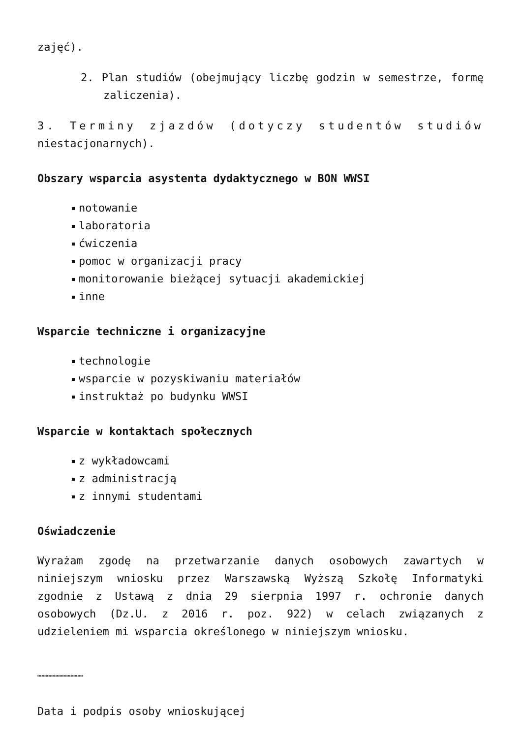zajęć).
2. Plan studiów (obejmujący liczbę godzin w semestrze, formę zaliczenia).
3. Terminy zjazdów (dotyczy studentów studiów niestacjonarnych).
Obszary wsparcia asystenta dydaktycznego w BON WWSI
notowanie
laboratoria
ćwiczenia
pomoc w organizacji pracy
monitorowanie bieżącej sytuacji akademickiej
inne
Wsparcie techniczne i organizacyjne
technologie
wsparcie w pozyskiwaniu materiałów
instruktaż po budynku WWSI
Wsparcie w kontaktach społecznych
z wykładowcami
z administracją
z innymi studentami
Oświadczenie
Wyrażam zgodę na przetwarzanie danych osobowych zawartych w niniejszym wniosku przez Warszawską Wyższą Szkołę Informatyki zgodnie z Ustawą z dnia 29 sierpnia 1997 r. ochronie danych osobowych (Dz.U. z 2016 r. poz. 922) w celach związanych z udzieleniem mi wsparcia określonego w niniejszym wniosku.
……………………………
Data i podpis osoby wnioskującej